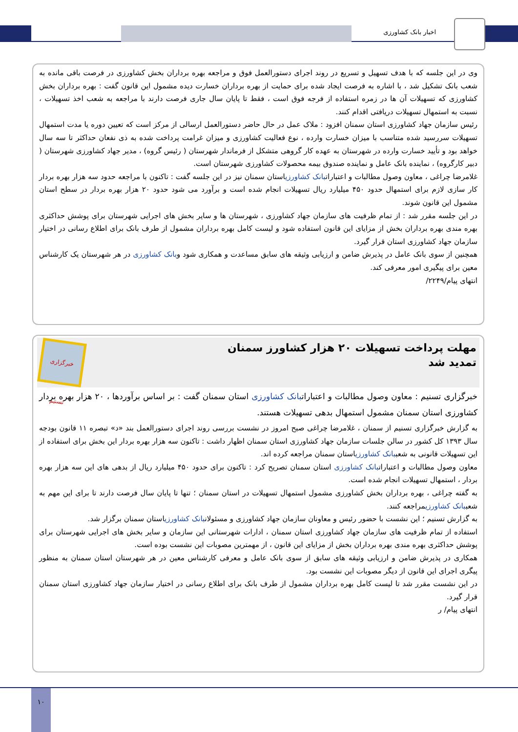اخبار بانک کشاورزی
وی در این جلسه که با هدف تسهیل و تسریع در روند اجرای دستورالعمل فوق و مراجعه بهره برداران بخش کشاورزی در فرصت باقی مانده به شعب بانک تشکیل شد ، با اشاره به فرصت ایجاد شده برای حمایت از بهره برداران خسارت دیده مشمول این قانون گفت : بهره برداران بخش کشاورزی که تسهیلات آن ها در زمره استفاده از فرجه فوق است ، فقط تا پایان سال جاری فرصت دارند با مراجعه به شعب اخذ تسهیلات ، نسبت به استمهال تسهیلات دریافتی اقدام کنند.
رئیس سازمان جهاد کشاورزی استان سمنان افزود : ملاک عمل در حال حاضر دستورالعمل ارسالی از مرکز است که تعیین دوره یا مدت استمهال تسهیلات سررسید شده متناسب با میزان خسارت وارده ، نوع فعالیت کشاورزی و میزان غرامت پرداخت شده به ذی نفعان حداکثر تا سه سال خواهد بود و تأیید خسارت وارده در شهرستان به عهده کار گروهی متشکل از فرماندار شهرستان ( رئیس گروه) ، مدیر جهاد کشاورزی شهرستان ( دبیر کارگروه) ، نماینده بانک عامل و نماینده صندوق بیمه محصولات کشاورزی شهرستان است.
غلامرضا چراغی ، معاون وصول مطالبات و اعتباراتبانک کشاورزیاستان سمنان نیز در این جلسه گفت : تاکنون با مراجعه حدود سه هزار بهره بردار کار سازی لازم برای استمهال حدود ۴۵۰ میلیارد ریال تسهیلات انجام شده است و برآورد می شود حدود ۲۰ هزار بهره بردار در سطح استان مشمول این قانون شوند.
در این جلسه مقرر شد : از تمام ظرفیت های سازمان جهاد کشاورزی ، شهرستان ها و سایر بخش های اجرایی شهرستان برای پوشش حداکثری بهره مندی بهره برداران بخش از مزایای این قانون استفاده شود و لیست کامل بهره برداران مشمول از طرف بانک برای اطلاع رسانی در اختیار سازمان جهاد کشاورزی استان قرار گیرد.
همچنین از سوی بانک عامل در پذیرش ضامن و ارزیابی وثیقه های سابق مساعدت و همکاری شود وبانک کشاورزی در هر شهرستان یک کارشناس معین برای پیگیری امور معرفی کند.
انتهای پیام/۲۲۴۹/
مهلت پرداخت تسهیلات ۲۰ هزار کشاورز سمنان
تمدید شد
خبرگزاری تسنیم
خبرگزاری تسنیم : معاون وصول مطالبات و اعتباراتبانک کشاورزی استان سمنان گفت : بر اساس برآوردها ، ۲۰ هزار بهره بردار کشاورزی استان سمنان مشمول استمهال بدهی تسهیلات هستند.
به گزارش خبرگزاری تسنیم از سمنان ، غلامرضا چراغی صبح امروز در نشست بررسی روند اجرای دستورالعمل بند «د» تبصره ۱۱ قانون بودجه سال ۱۳۹۳ کل کشور در سالن جلسات سازمان جهاد کشاورزی استان سمنان اظهار داشت : تاکنون سه هزار بهره بردار این بخش برای استفاده از این تسهیلات قانونی به شعببانک کشاورزیاستان سمنان مراجعه کرده اند.
معاون وصول مطالبات و اعتباراتبانک کشاورزی استان سمنان تصریح کرد : تاکنون برای حدود ۴۵۰ میلیارد ریال از بدهی های این سه هزار بهره بردار ، استمهال تسهیلات انجام شده است.
به گفته چراغی ، بهره برداران بخش کشاورزی مشمول استمهال تسهیلات در استان سمنان ؛ تنها تا پایان سال فرصت دارند تا برای این مهم به شعببانک کشاورزیمراجعه کنند.
به گزارش تسنیم ؛ این نشست با حضور رئیس و معاونان سازمان جهاد کشاورزی و مسئولانبانک کشاورزیاستان سمنان برگزار شد.
استفاده از تمام ظرفیت های سازمان جهاد کشاورزی استان سمنان ، ادارات شهرستانی این سازمان و سایر بخش های اجرایی شهرستان برای پوشش حداکثری بهره مندی بهره برداران بخش از مزایای این قانون ، از مهمترین مصوبات این نشست بوده است.
همکاری در پذیرش ضامن و ارزیابی وثیقه های سابق از سوی بانک عامل و معرفی کارشناس معین در هر شهرستان استان سمنان به منظور پیگری اجرای این قانون از دیگر مصوبات این نشست بود.
در این نشست مقرر شد تا لیست کامل بهره برداران مشمول از طرف بانک برای اطلاع رسانی در اختیار سازمان جهاد کشاورزی استان سمنان قرار گیرد.
انتهای پیام/ ر
۱۰